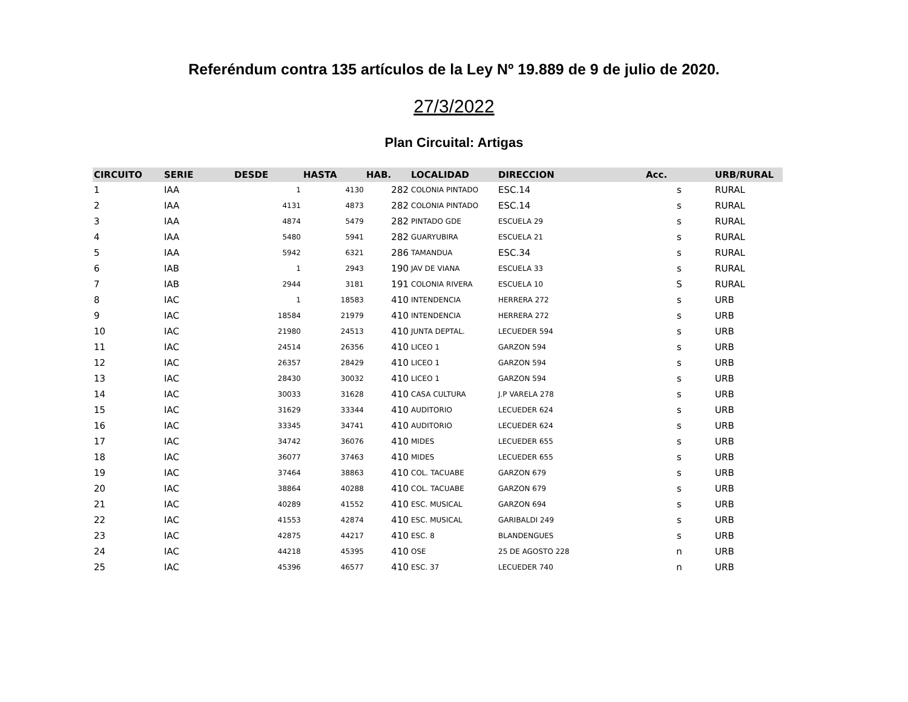Referéndum contra 135 artículos de la Ley Nº 19.889 de 9 de julio de 2020.
27/3/2022
Plan Circuital: Artigas
| CIRCUITO | SERIE | DESDE | HASTA | HAB. | LOCALIDAD | DIRECCION | Acc. | URB/RURAL |
| --- | --- | --- | --- | --- | --- | --- | --- | --- |
| 1 | IAA | 1 | 4130 | 282 | COLONIA PINTADO | ESC.14 | s | RURAL |
| 2 | IAA | 4131 | 4873 | 282 | COLONIA PINTADO | ESC.14 | s | RURAL |
| 3 | IAA | 4874 | 5479 | 282 | PINTADO GDE | ESCUELA 29 | s | RURAL |
| 4 | IAA | 5480 | 5941 | 282 | GUARYUBIRA | ESCUELA 21 | s | RURAL |
| 5 | IAA | 5942 | 6321 | 286 | TAMANDUA | ESC.34 | s | RURAL |
| 6 | IAB | 1 | 2943 | 190 | JAV DE VIANA | ESCUELA 33 | s | RURAL |
| 7 | IAB | 2944 | 3181 | 191 | COLONIA RIVERA | ESCUELA 10 | S | RURAL |
| 8 | IAC | 1 | 18583 | 410 | INTENDENCIA | HERRERA 272 | s | URB |
| 9 | IAC | 18584 | 21979 | 410 | INTENDENCIA | HERRERA 272 | s | URB |
| 10 | IAC | 21980 | 24513 | 410 | JUNTA DEPTAL. | LECUEDER 594 | s | URB |
| 11 | IAC | 24514 | 26356 | 410 | LICEO 1 | GARZON 594 | s | URB |
| 12 | IAC | 26357 | 28429 | 410 | LICEO 1 | GARZON 594 | s | URB |
| 13 | IAC | 28430 | 30032 | 410 | LICEO 1 | GARZON 594 | s | URB |
| 14 | IAC | 30033 | 31628 | 410 | CASA CULTURA | J.P VARELA 278 | s | URB |
| 15 | IAC | 31629 | 33344 | 410 | AUDITORIO | LECUEDER 624 | s | URB |
| 16 | IAC | 33345 | 34741 | 410 | AUDITORIO | LECUEDER 624 | s | URB |
| 17 | IAC | 34742 | 36076 | 410 | MIDES | LECUEDER 655 | s | URB |
| 18 | IAC | 36077 | 37463 | 410 | MIDES | LECUEDER 655 | s | URB |
| 19 | IAC | 37464 | 38863 | 410 | COL. TACUABE | GARZON 679 | s | URB |
| 20 | IAC | 38864 | 40288 | 410 | COL. TACUABE | GARZON 679 | s | URB |
| 21 | IAC | 40289 | 41552 | 410 | ESC. MUSICAL | GARZON 694 | s | URB |
| 22 | IAC | 41553 | 42874 | 410 | ESC. MUSICAL | GARIBALDI 249 | s | URB |
| 23 | IAC | 42875 | 44217 | 410 | ESC. 8 | BLANDENGUES | s | URB |
| 24 | IAC | 44218 | 45395 | 410 | OSE | 25 DE AGOSTO 228 | n | URB |
| 25 | IAC | 45396 | 46577 | 410 | ESC. 37 | LECUEDER 740 | n | URB |